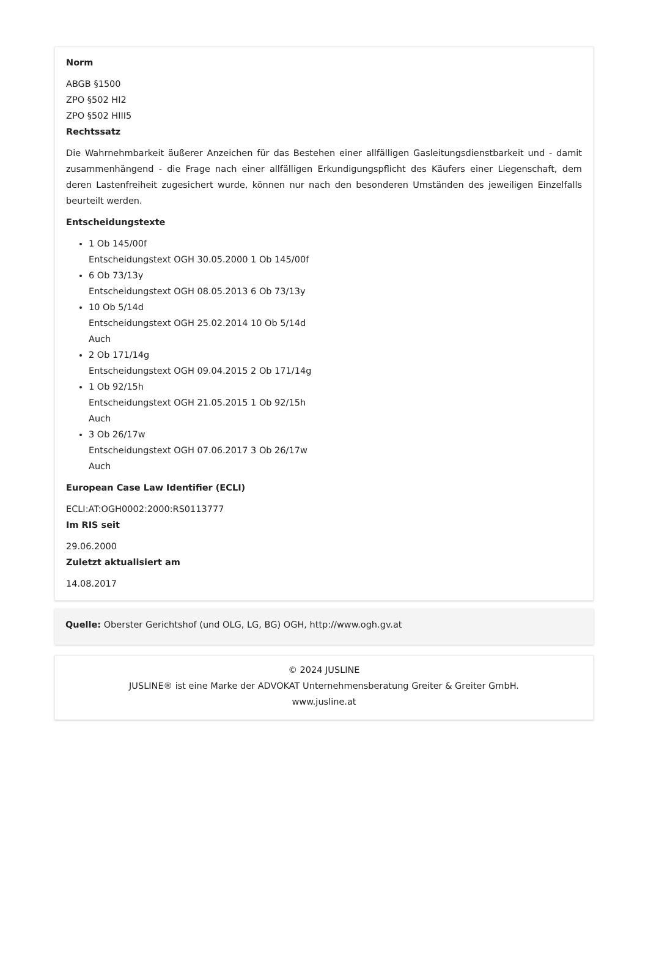Norm
ABGB §1500
ZPO §502 HI2
ZPO §502 HIII5
Rechtssatz
Die Wahrnehmbarkeit äußerer Anzeichen für das Bestehen einer allfälligen Gasleitungsdienstbarkeit und - damit zusammenhängend - die Frage nach einer allfälligen Erkundigungspflicht des Käufers einer Liegenschaft, dem deren Lastenfreiheit zugesichert wurde, können nur nach den besonderen Umständen des jeweiligen Einzelfalls beurteilt werden.
Entscheidungstexte
1 Ob 145/00f
Entscheidungstext OGH 30.05.2000 1 Ob 145/00f
6 Ob 73/13y
Entscheidungstext OGH 08.05.2013 6 Ob 73/13y
10 Ob 5/14d
Entscheidungstext OGH 25.02.2014 10 Ob 5/14d
Auch
2 Ob 171/14g
Entscheidungstext OGH 09.04.2015 2 Ob 171/14g
1 Ob 92/15h
Entscheidungstext OGH 21.05.2015 1 Ob 92/15h
Auch
3 Ob 26/17w
Entscheidungstext OGH 07.06.2017 3 Ob 26/17w
Auch
European Case Law Identifier (ECLI)
ECLI:AT:OGH0002:2000:RS0113777
Im RIS seit
29.06.2000
Zuletzt aktualisiert am
14.08.2017
Quelle: Oberster Gerichtshof (und OLG, LG, BG) OGH, http://www.ogh.gv.at
© 2024 JUSLINE
JUSLINE® ist eine Marke der ADVOKAT Unternehmensberatung Greiter & Greiter GmbH.
www.jusline.at